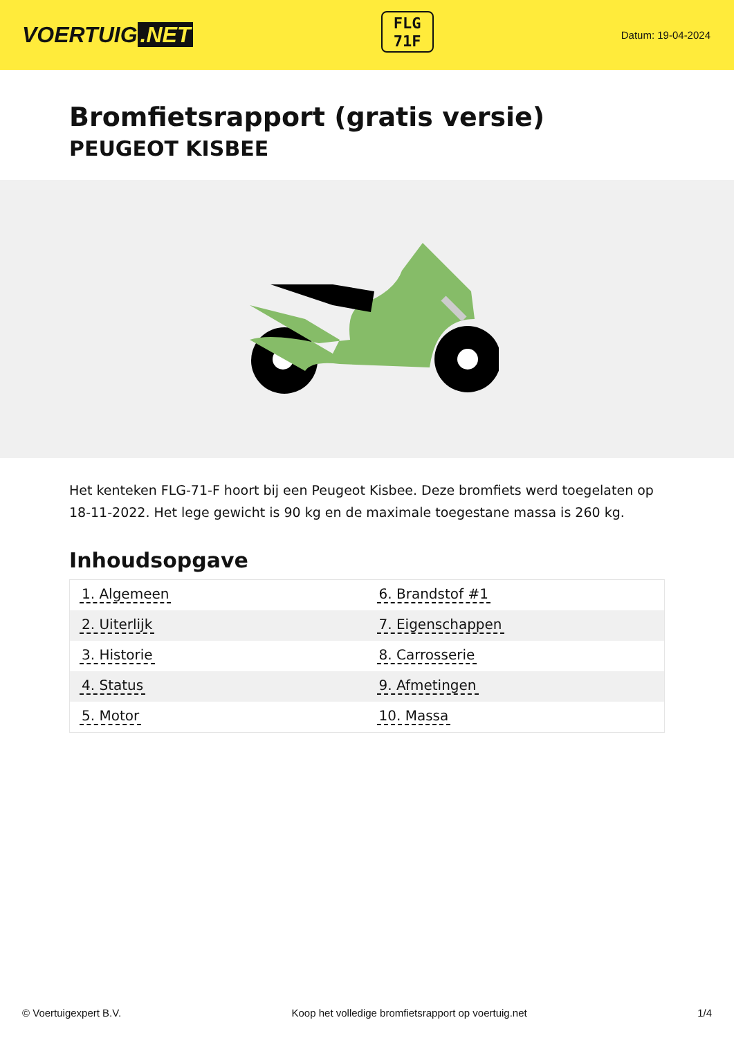VOERTUIG.NET
FLG
71F
Datum: 19-04-2024
Bromfietsrapport (gratis versie)
PEUGEOT KISBEE
Het kenteken FLG-71-F hoort bij een Peugeot Kisbee. Deze bromfiets werd toegelaten op 18-11-2022. Het lege gewicht is 90 kg en de maximale toegestane massa is 260 kg.
Inhoudsopgave
| 1. Algemeen | 6. Brandstof #1 |
| 2. Uiterlijk | 7. Eigenschappen |
| 3. Historie | 8. Carrosserie |
| 4. Status | 9. Afmetingen |
| 5. Motor | 10. Massa |
© Voertuigexpert B.V. Koop het volledige bromfietsrapport op voertuig.net 1/4